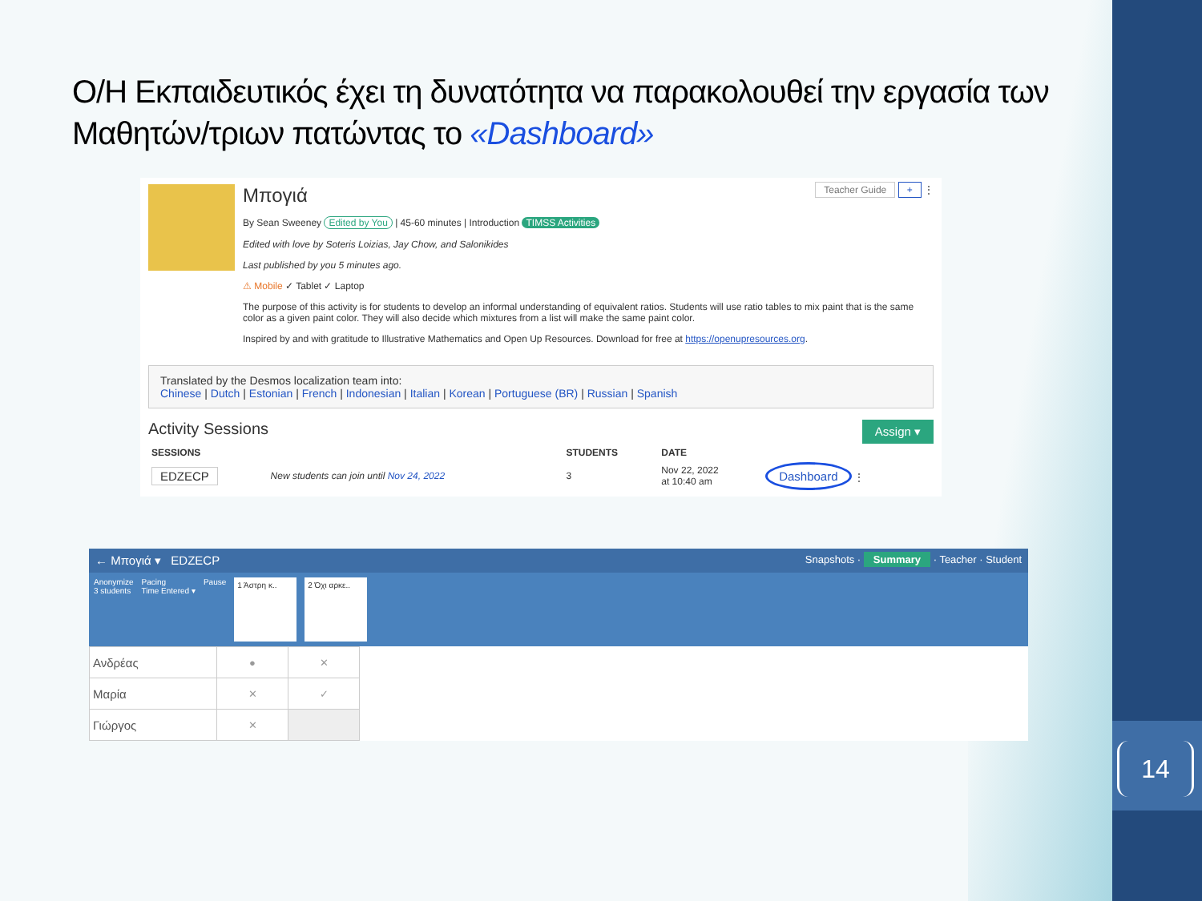14
Ο/Η Εκπαιδευτικός έχει τη δυνατότητα να παρακολουθεί την εργασία των Μαθητών/τριων πατώντας το «Dashboard»
Μπογιά Teacher Guide + ⋮
By Sean Sweeney Edited by You | 45-60 minutes | Introduction TIMSS Activities
Edited with love by Soteris Loizias, Jay Chow, and Salonikides
Last published by you 5 minutes ago.
⚠ Mobile ✓ Tablet ✓ Laptop
The purpose of this activity is for students to develop an informal understanding of equivalent ratios. Students will use ratio tables to mix paint that is the same color as a given paint color. They will also decide which mixtures from a list will make the same paint color.
Inspired by and with gratitude to Illustrative Mathematics and Open Up Resources. Download for free at https://openupresources.org.
Translated by the Desmos localization team into:
Chinese | Dutch | Estonian | French | Indonesian | Italian | Korean | Portuguese (BR) | Russian | Spanish
Activity Sessions Assign ▾
| SESSIONS | | STUDENTS | DATE | |
| --- | --- | --- | --- | --- |
| EDZECP | New students can join until Nov 24, 2022 | 3 | Nov 22, 2022 at 10:40 am | Dashboard ⋮ |
← Μπογιά ▾ EDZECP Snapshots · Summary · Teacher · Student
Anonymize
3 students Pacing
Time Entered ▾ Pause 1 Άστρη κ.. 2 Όχι αρκε..
| Ανδρέας | ● | ✕ |
| Μαρία | ✕ | ✓ |
| Γιώργος | ✕ | |